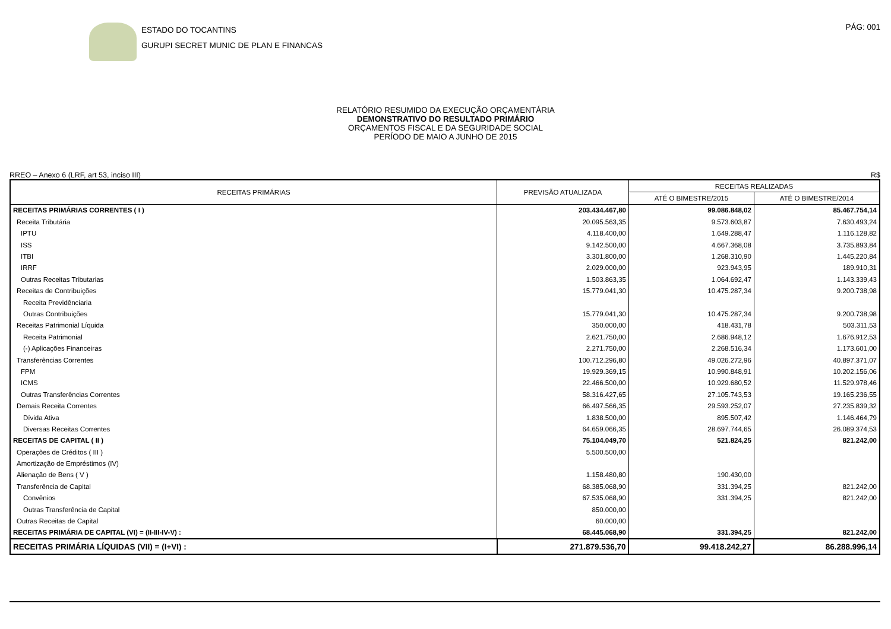ESTADO DO TOCANTINS
GURUPI SECRET MUNIC DE PLAN E FINANCAS
PÁG: 001
RELATÓRIO RESUMIDO DA EXECUÇÃO ORÇAMENTÁRIA
DEMONSTRATIVO DO RESULTADO PRIMÁRIO
ORÇAMENTOS FISCAL E DA SEGURIDADE SOCIAL
PERÍODO DE MAIO A JUNHO DE 2015
RREO – Anexo 6 (LRF, art 53, inciso III) R$
| RECEITAS PRIMÁRIAS | PREVISÃO ATUALIZADA | RECEITAS REALIZADAS | |
| --- | --- | --- | --- |
| | | ATÉ O BIMESTRE/2015 | ATÉ O BIMESTRE/2014 |
| RECEITAS PRIMÁRIAS CORRENTES ( I ) | 203.434.467,80 | 99.086.848,02 | 85.467.754,14 |
| Receita Tributária | 20.095.563,35 | 9.573.603,87 | 7.630.493,24 |
| IPTU | 4.118.400,00 | 1.649.288,47 | 1.116.128,82 |
| ISS | 9.142.500,00 | 4.667.368,08 | 3.735.893,84 |
| ITBI | 3.301.800,00 | 1.268.310,90 | 1.445.220,84 |
| IRRF | 2.029.000,00 | 923.943,95 | 189.910,31 |
| Outras Receitas Tributarias | 1.503.863,35 | 1.064.692,47 | 1.143.339,43 |
| Receitas de Contribuições | 15.779.041,30 | 10.475.287,34 | 9.200.738,98 |
| Receita Previdênciaria | | | |
| Outras Contribuições | 15.779.041,30 | 10.475.287,34 | 9.200.738,98 |
| Receitas Patrimonial Líquida | 350.000,00 | 418.431,78 | 503.311,53 |
| Receita Patrimonial | 2.621.750,00 | 2.686.948,12 | 1.676.912,53 |
| (-) Aplicações Financeiras | 2.271.750,00 | 2.268.516,34 | 1.173.601,00 |
| Transferências Correntes | 100.712.296,80 | 49.026.272,96 | 40.897.371,07 |
| FPM | 19.929.369,15 | 10.990.848,91 | 10.202.156,06 |
| ICMS | 22.466.500,00 | 10.929.680,52 | 11.529.978,46 |
| Outras Transferências Correntes | 58.316.427,65 | 27.105.743,53 | 19.165.236,55 |
| Demais Receita Correntes | 66.497.566,35 | 29.593.252,07 | 27.235.839,32 |
| Dívida Ativa | 1.838.500,00 | 895.507,42 | 1.146.464,79 |
| Diversas Receitas Correntes | 64.659.066,35 | 28.697.744,65 | 26.089.374,53 |
| RECEITAS DE CAPITAL ( II ) | 75.104.049,70 | 521.824,25 | 821.242,00 |
| Operações de Créditos ( III ) | 5.500.500,00 | | |
| Amortização de Empréstimos (IV) | | | |
| Alienação de Bens ( V ) | 1.158.480,80 | 190.430,00 | |
| Transferência de Capital | 68.385.068,90 | 331.394,25 | 821.242,00 |
| Convênios | 67.535.068,90 | 331.394,25 | 821.242,00 |
| Outras Transferência de Capital | 850.000,00 | | |
| Outras Receitas de Capital | 60.000,00 | | |
| RECEITAS PRIMÁRIA DE CAPITAL (VI) = (II-III-IV-V) : | 68.445.068,90 | 331.394,25 | 821.242,00 |
| RECEITAS PRIMÁRIA LÍQUIDAS (VII) = (I+VI) : | 271.879.536,70 | 99.418.242,27 | 86.288.996,14 |